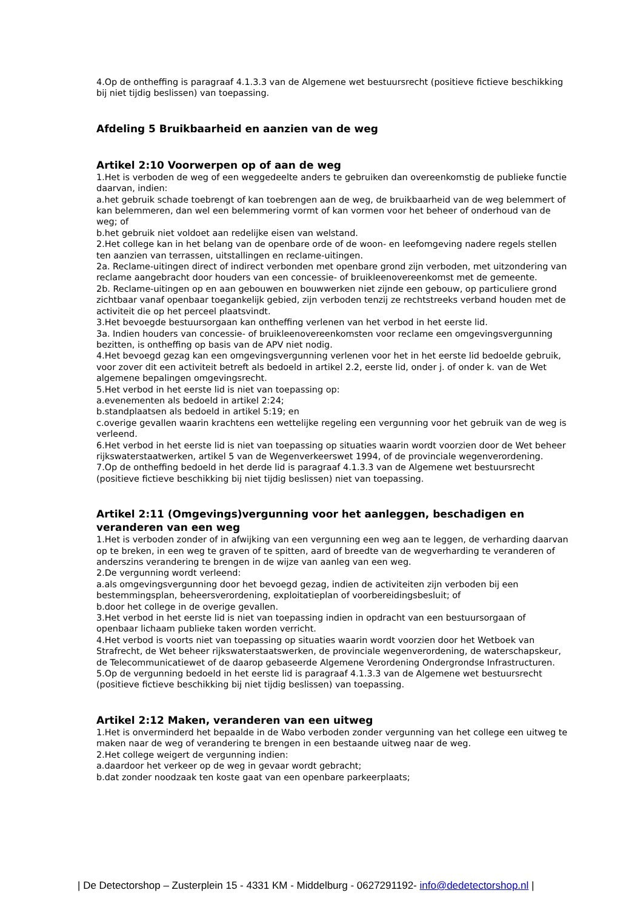4.Op de ontheffing is paragraaf 4.1.3.3 van de Algemene wet bestuursrecht (positieve fictieve beschikking bij niet tijdig beslissen) van toepassing.
Afdeling 5 Bruikbaarheid en aanzien van de weg
Artikel 2:10 Voorwerpen op of aan de weg
1.Het is verboden de weg of een weggedeelte anders te gebruiken dan overeenkomstig de publieke functie daarvan, indien:
a.het gebruik schade toebrengt of kan toebrengen aan de weg, de bruikbaarheid van de weg belemmert of kan belemmeren, dan wel een belemmering vormt of kan vormen voor het beheer of onderhoud van de weg; of
b.het gebruik niet voldoet aan redelijke eisen van welstand.
2.Het college kan in het belang van de openbare orde of de woon- en leefomgeving nadere regels stellen ten aanzien van terrassen, uitstallingen en reclame-uitingen.
2a. Reclame-uitingen direct of indirect verbonden met openbare grond zijn verboden, met uitzondering van reclame aangebracht door houders van een concessie- of bruikleenovereenkomst met de gemeente.
2b. Reclame-uitingen op en aan gebouwen en bouwwerken niet zijnde een gebouw, op particuliere grond zichtbaar vanaf openbaar toegankelijk gebied, zijn verboden tenzij ze rechtstreeks verband houden met de activiteit die op het perceel plaatsvindt.
3.Het bevoegde bestuursorgaan kan ontheffing verlenen van het verbod in het eerste lid.
3a. Indien houders van concessie- of bruikleenovereenkomsten voor reclame een omgevingsvergunning bezitten, is ontheffing op basis van de APV niet nodig.
4.Het bevoegd gezag kan een omgevingsvergunning verlenen voor het in het eerste lid bedoelde gebruik, voor zover dit een activiteit betreft als bedoeld in artikel 2.2, eerste lid, onder j. of onder k. van de Wet algemene bepalingen omgevingsrecht.
5.Het verbod in het eerste lid is niet van toepassing op:
a.evenementen als bedoeld in artikel 2:24;
b.standplaatsen als bedoeld in artikel 5:19; en
c.overige gevallen waarin krachtens een wettelijke regeling een vergunning voor het gebruik van de weg is verleend.
6.Het verbod in het eerste lid is niet van toepassing op situaties waarin wordt voorzien door de Wet beheer rijkswaterstaatwerken, artikel 5 van de Wegenverkeerswet 1994, of de provinciale wegenverordening.
7.Op de ontheffing bedoeld in het derde lid is paragraaf 4.1.3.3 van de Algemene wet bestuursrecht (positieve fictieve beschikking bij niet tijdig beslissen) niet van toepassing.
Artikel 2:11 (Omgevings)vergunning voor het aanleggen, beschadigen en veranderen van een weg
1.Het is verboden zonder of in afwijking van een vergunning een weg aan te leggen, de verharding daarvan op te breken, in een weg te graven of te spitten, aard of breedte van de wegverharding te veranderen of anderszins verandering te brengen in de wijze van aanleg van een weg.
2.De vergunning wordt verleend:
a.als omgevingsvergunning door het bevoegd gezag, indien de activiteiten zijn verboden bij een bestemmingsplan, beheersverordening, exploitatieplan of voorbereidingsbesluit; of
b.door het college in de overige gevallen.
3.Het verbod in het eerste lid is niet van toepassing indien in opdracht van een bestuursorgaan of openbaar lichaam publieke taken worden verricht.
4.Het verbod is voorts niet van toepassing op situaties waarin wordt voorzien door het Wetboek van Strafrecht, de Wet beheer rijkswaterstaatswerken, de provinciale wegenverordening, de waterschapskeur, de Telecommunicatiewet of de daarop gebaseerde Algemene Verordening Ondergrondse Infrastructuren.
5.Op de vergunning bedoeld in het eerste lid is paragraaf 4.1.3.3 van de Algemene wet bestuursrecht (positieve fictieve beschikking bij niet tijdig beslissen) van toepassing.
Artikel 2:12 Maken, veranderen van een uitweg
1.Het is onverminderd het bepaalde in de Wabo verboden zonder vergunning van het college een uitweg te maken naar de weg of verandering te brengen in een bestaande uitweg naar de weg.
2.Het college weigert de vergunning indien:
a.daardoor het verkeer op de weg in gevaar wordt gebracht;
b.dat zonder noodzaak ten koste gaat van een openbare parkeerplaats;
| De Detectorshop – Zusterplein 15 - 4331 KM - Middelburg - 0627291192- info@dedetectorshop.nl |